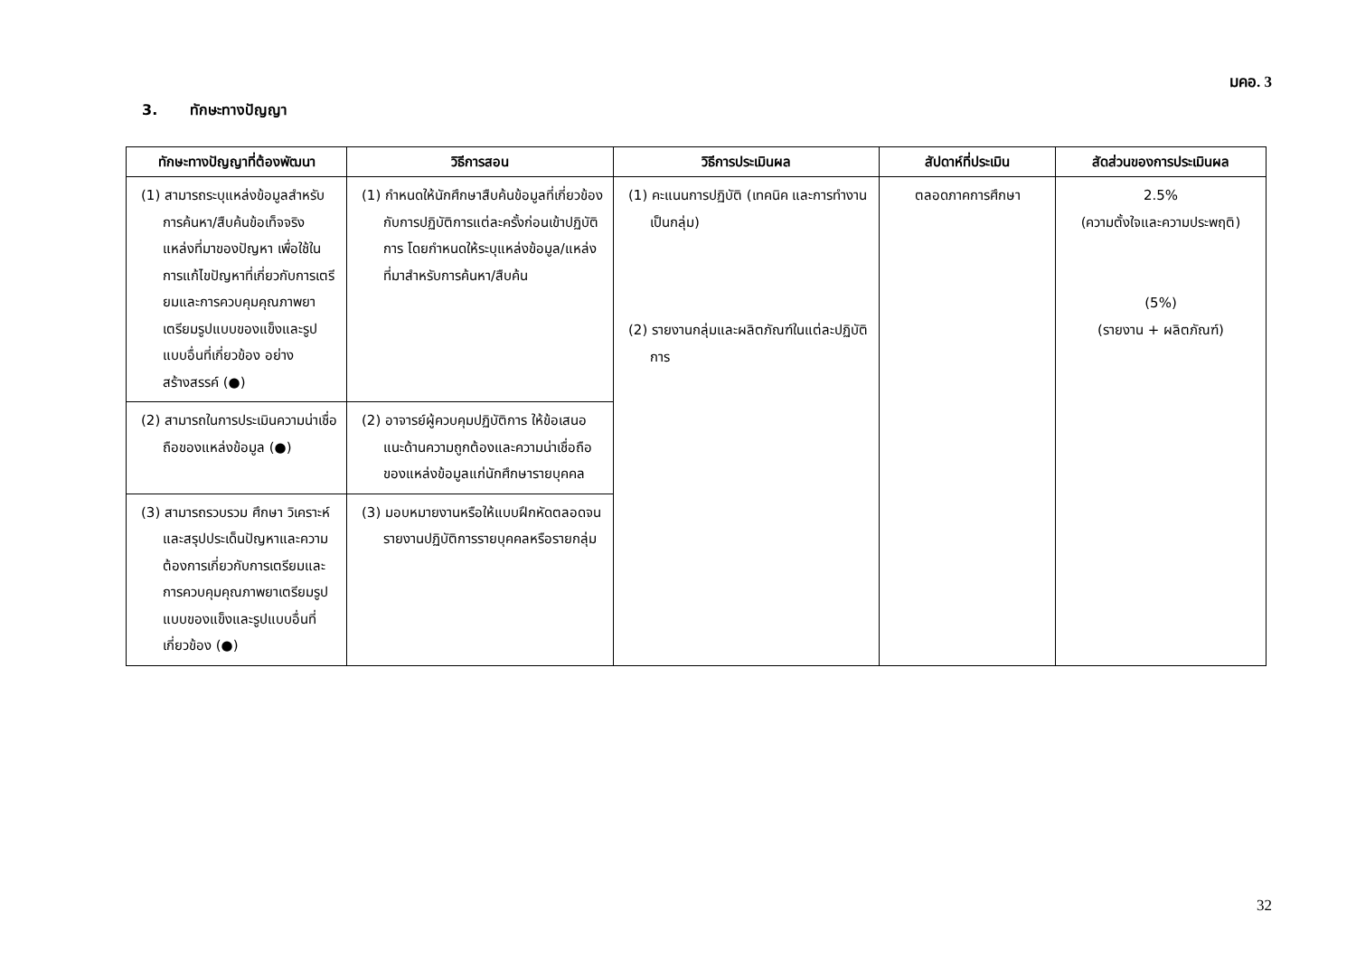มคอ. 3
3. ทักษะทางปัญญา
| ทักษะทางปัญญาที่ต้องพัฒนา | วิธีการสอน | วิธีการประเมินผล | สัปดาห์ที่ประเมิน | สัดส่วนของการประเมินผล |
| --- | --- | --- | --- | --- |
| (1) สามารถระบุแหล่งข้อมูลสำหรับการค้นหา/สืบค้นข้อเท็จจริง แหล่งที่มาของปัญหา เพื่อใช้ในการแก้ไขปัญหาที่เกี่ยวกับการเตรียมและการควบคุมคุณภาพยาเตรียมรูปแบบของแข็งและรูปแบบอื่นที่เกี่ยวข้อง อย่างสร้างสรรค์ (●) | (1) กำหนดให้นักศึกษาสืบค้นข้อมูลที่เกี่ยวข้องกับการปฏิบัติการแต่ละครั้งก่อนเข้าปฏิบัติการ โดยกำหนดให้ระบุแหล่งข้อมูล/แหล่งที่มาสำหรับการค้นหา/สืบค้น | (1) คะแนนการปฏิบัติ (เทคนิค และการทำงานเป็นกลุ่ม) (2) รายงานกลุ่มและผลิตภัณฑ์ในแต่ละปฏิบัติการ | ตลอดภาคการศึกษา | 2.5% (ความตั้งใจและความประพฤติ) (5%) (รายงาน + ผลิตภัณฑ์) |
| (2) สามารถในการประเมินความน่าเชื่อถือของแหล่งข้อมูล (●) | (2) อาจารย์ผู้ควบคุมปฏิบัติการ ให้ข้อเสนอแนะด้านความถูกต้องและความน่าเชื่อถือของแหล่งข้อมูลแก่นักศึกษารายบุคคล | | | |
| (3) สามารถรวบรวม ศึกษา วิเคราะห์ และสรุปประเด็นปัญหาและความต้องการเกี่ยวกับการเตรียมและการควบคุมคุณภาพยาเตรียมรูปแบบของแข็งและรูปแบบอื่นที่เกี่ยวข้อง (●) | (3) มอบหมายงานหรือให้แบบฝึกหัดตลอดจนรายงานปฏิบัติการรายบุคคลหรือรายกลุ่ม | | | |
32